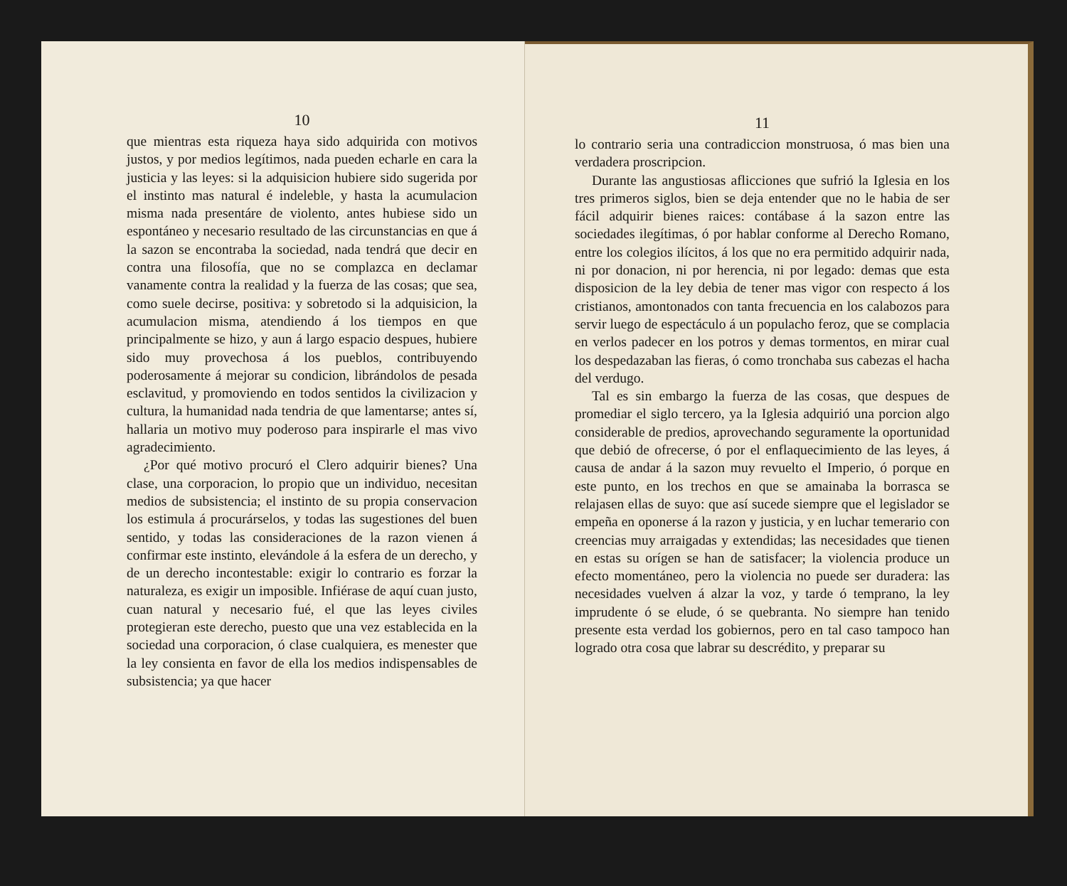10
que mientras esta riqueza haya sido adquirida con motivos justos, y por medios legítimos, nada pueden echarle en cara la justicia y las leyes: si la adquisicion hubiere sido sugerida por el instinto mas natural é indeleble, y hasta la acumulacion misma nada presentáre de violento, antes hubiese sido un espontáneo y necesario resultado de las circunstancias en que á la sazon se encontraba la sociedad, nada tendrá que decir en contra una filosofía, que no se complazca en declamar vanamente contra la realidad y la fuerza de las cosas; que sea, como suele decirse, positiva: y sobretodo si la adquisicion, la acumulacion misma, atendiendo á los tiempos en que principalmente se hizo, y aun á largo espacio despues, hubiere sido muy provechosa á los pueblos, contribuyendo poderosamente á mejorar su condicion, librándolos de pesada esclavitud, y promoviendo en todos sentidos la civilizacion y cultura, la humanidad nada tendria de que lamentarse; antes sí, hallaria un motivo muy poderoso para inspirarle el mas vivo agradecimiento.
¿Por qué motivo procuró el Clero adquirir bienes? Una clase, una corporacion, lo propio que un individuo, necesitan medios de subsistencia; el instinto de su propia conservacion los estimula á procurárselos, y todas las sugestiones del buen sentido, y todas las consideraciones de la razon vienen á confirmar este instinto, elevándole á la esfera de un derecho, y de un derecho incontestable: exigir lo contrario es forzar la naturaleza, es exigir un imposible. Infiérase de aquí cuan justo, cuan natural y necesario fué, el que las leyes civiles protegieran este derecho, puesto que una vez establecida en la sociedad una corporacion, ó clase cualquiera, es menester que la ley consienta en favor de ella los medios indispensables de subsistencia; ya que hacer
11
lo contrario seria una contradiccion monstruosa, ó mas bien una verdadera proscripcion.
Durante las angustiosas aflicciones que sufrió la Iglesia en los tres primeros siglos, bien se deja entender que no le habia de ser fácil adquirir bienes raices: contábase á la sazon entre las sociedades ilegítimas, ó por hablar conforme al Derecho Romano, entre los colegios ilícitos, á los que no era permitido adquirir nada, ni por donacion, ni por herencia, ni por legado: demas que esta disposicion de la ley debia de tener mas vigor con respecto á los cristianos, amontonados con tanta frecuencia en los calabozos para servir luego de espectáculo á un populacho feroz, que se complacia en verlos padecer en los potros y demas tormentos, en mirar cual los despedazaban las fieras, ó como tronchaba sus cabezas el hacha del verdugo.
Tal es sin embargo la fuerza de las cosas, que despues de promediar el siglo tercero, ya la Iglesia adquirió una porcion algo considerable de predios, aprovechando seguramente la oportunidad que debió de ofrecerse, ó por el enflaquecimiento de las leyes, á causa de andar á la sazon muy revuelto el Imperio, ó porque en este punto, en los trechos en que se amainaba la borrasca se relajasen ellas de suyo: que así sucede siempre que el legislador se empeña en oponerse á la razon y justicia, y en luchar temerario con creencias muy arraigadas y extendidas; las necesidades que tienen en estas su orígen se han de satisfacer; la violencia produce un efecto momentáneo, pero la violencia no puede ser duradera: las necesidades vuelven á alzar la voz, y tarde ó temprano, la ley imprudente ó se elude, ó se quebranta. No siempre han tenido presente esta verdad los gobiernos, pero en tal caso tampoco han logrado otra cosa que labrar su descrédito, y preparar su